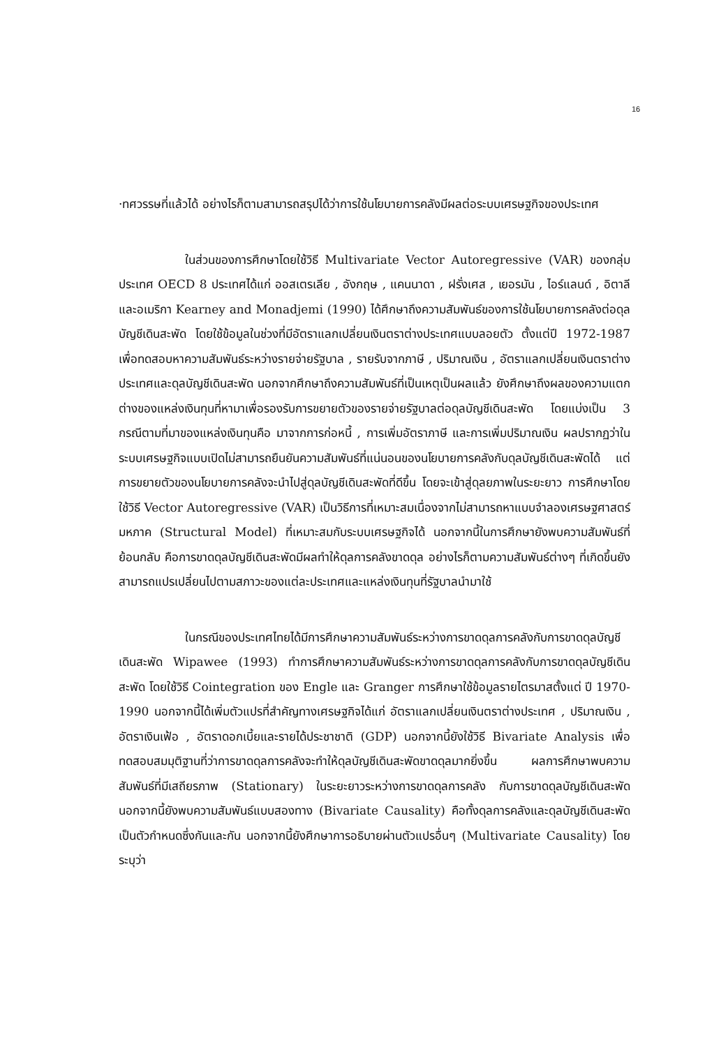16
·ทศวรรษที่แล้วได้ อย่างไรก็ตามสามารถสรุปได้ว่าการใช้นโยบายการคลังมีผลต่อระบบเศรษฐกิจของประเทศ
ในส่วนของการศึกษาโดยใช้วิธี Multivariate Vector Autoregressive (VAR) ของกลุ่มประเทศ OECD 8 ประเทศได้แก่ ออสเตรเลีย , อังกฤษ , แคนนาดา , ฝรั่งเศส , เยอรมัน , ไอร์แลนด์ , อิตาลีและอเมริกา Kearney and Monadjemi (1990) ได้ศึกษาถึงความสัมพันธ์ของการใช้นโยบายการคลังต่อดุลบัญชีเดินสะพัด โดยใช้ข้อมูลในช่วงที่มีอัตราแลกเปลี่ยนเงินตราต่างประเทศแบบลอยตัว ตั้งแต่ปี 1972-1987 เพื่อทดสอบหาความสัมพันธ์ระหว่างรายจ่ายรัฐบาล , รายรับจากภาษี , ปริมาณเงิน , อัตราแลกเปลี่ยนเงินตราต่างประเทศและดุลบัญชีเดินสะพัด นอกจากศึกษาถึงความสัมพันธ์ที่เป็นเหตุเป็นผลแล้ว ยังศึกษาถึงผลของความแตกต่างของแหล่งเงินทุนที่หามาเพื่อรองรับการขยายตัวของรายจ่ายรัฐบาลต่อดุลบัญชีเดินสะพัด โดยแบ่งเป็น 3 กรณีตามที่มาของแหล่งเงินทุนคือ มาจากการก่อหนี้ , การเพิ่มอัตราภาษี และการเพิ่มปริมาณเงิน ผลปรากฏว่าในระบบเศรษฐกิจแบบเปิดไม่สามารถยืนยันความสัมพันธ์ที่แน่นอนของนโยบายการคลังกับดุลบัญชีเดินสะพัดได้ แต่การขยายตัวของนโยบายการคลังจะนำไปสู่ดุลบัญชีเดินสะพัดที่ดีขึ้น โดยจะเข้าสู่ดุลยภาพในระยะยาว การศึกษาโดยใช้วิธี Vector Autoregressive (VAR) เป็นวิธีการที่เหมาะสมเนื่องจากไม่สามารถหาแบบจำลองเศรษฐศาสตร์มหภาค (Structural Model) ที่เหมาะสมกับระบบเศรษฐกิจได้ นอกจากนี้ในการศึกษายังพบความสัมพันธ์ที่ย้อนกลับ คือการขาดดุลบัญชีเดินสะพัดมีผลทำให้ดุลการคลังขาดดุล อย่างไรก็ตามความสัมพันธ์ต่างๆ ที่เกิดขึ้นยังสามารถแปรเปลี่ยนไปตามสภาวะของแต่ละประเทศและแหล่งเงินทุนที่รัฐบาลนำมาใช้
ในกรณีของประเทศไทยได้มีการศึกษาความสัมพันธ์ระหว่างการขาดดุลการคลังกับการขาดดุลบัญชีเดินสะพัด Wipawee (1993) ทำการศึกษาความสัมพันธ์ระหว่างการขาดดุลการคลังกับการขาดดุลบัญชีเดินสะพัด โดยใช้วิธี Cointegration ของ Engle และ Granger การศึกษาใช้ข้อมูลรายไตรมาสตั้งแต่ ปี 1970-1990 นอกจากนี้ได้เพิ่มตัวแปรที่สำคัญทางเศรษฐกิจได้แก่ อัตราแลกเปลี่ยนเงินตราต่างประเทศ , ปริมาณเงิน , อัตราเงินเฟ้อ , อัตราดอกเบี้ยและรายได้ประชาชาติ (GDP) นอกจากนี้ยังใช้วิธี Bivariate Analysis เพื่อทดสอบสมมุติฐานที่ว่าการขาดดุลการคลังจะทำให้ดุลบัญชีเดินสะพัดขาดดุลมากยิ่งขึ้น ผลการศึกษาพบความสัมพันธ์ที่มีเสถียรภาพ (Stationary) ในระยะยาวระหว่างการขาดดุลการคลัง กับการขาดดุลบัญชีเดินสะพัด นอกจากนี้ยังพบความสัมพันธ์แบบสองทาง (Bivariate Causality) คือทั้งดุลการคลังและดุลบัญชีเดินสะพัดเป็นตัวกำหนดซึ่งกันและกัน นอกจากนี้ยังศึกษาการอธิบายผ่านตัวแปรอื่นๆ (Multivariate Causality) โดยระบุว่า